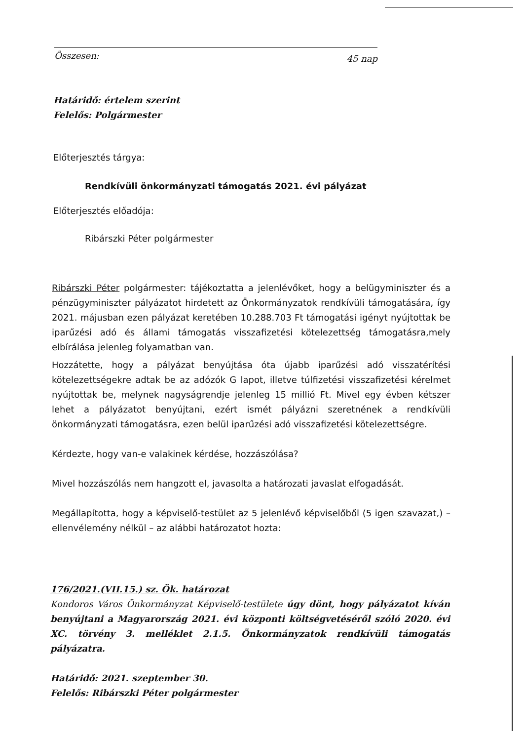Összesen: 45 nap
Határidő: értelem szerint
Felelős: Polgármester
Előterjesztés tárgya:
Rendkívüli önkormányzati támogatás 2021. évi pályázat
Előterjesztés előadója:
Ribárszki Péter polgármester
Ribárszki Péter polgármester: tájékoztatta a jelenlévőket, hogy a belügyminiszter és a pénzügyminiszter pályázatot hirdetett az Önkormányzatok rendkívüli támogatására, így 2021. májusban ezen pályázat keretében 10.288.703 Ft támogatási igényt nyújtottak be iparűzési adó és állami támogatás visszafizetési kötelezettség támogatásra,mely elbírálása jelenleg folyamatban van.
Hozzátette, hogy a pályázat benyújtása óta újabb iparűzési adó visszatérítési kötelezettségekre adtak be az adózók G lapot, illetve túlfizetési visszafizetési kérelmet nyújtottak be, melynek nagyságrendje jelenleg 15 millió Ft. Mivel egy évben kétszer lehet a pályázatot benyújtani, ezért ismét pályázni szeretnének a rendkívüli önkormányzati támogatásra, ezen belül iparűzési adó visszafizetési kötelezettségre.
Kérdezte, hogy van-e valakinek kérdése, hozzászólása?
Mivel hozzászólás nem hangzott el, javasolta a határozati javaslat elfogadását.
Megállapította, hogy a képviselő-testület az 5 jelenlévő képviselőből (5 igen szavazat,) – ellenvélemény nélkül – az alábbi határozatot hozta:
176/2021.(VII.15.) sz. Ök. határozat
Kondoros Város Önkormányzat Képviselő-testülete úgy dönt, hogy pályázatot kíván benyújtani a Magyarország 2021. évi központi költségvetéséről szóló 2020. évi XC. törvény 3. melléklet 2.1.5. Önkormányzatok rendkívüli támogatás pályázatra.
Határidő: 2021. szeptember 30.
Felelős: Ribárszki Péter polgármester